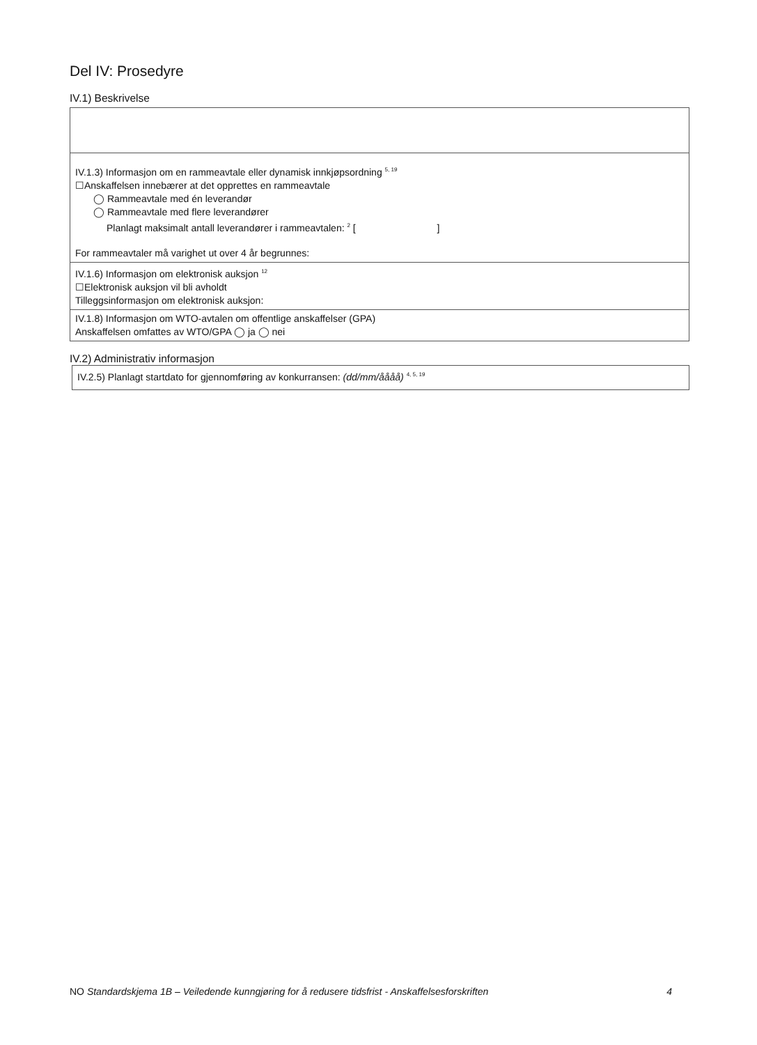Del IV: Prosedyre
IV.1) Beskrivelse
IV.1.3) Informasjon om en rammeavtale eller dynamisk innkjøpsordning <sup>5, 19</sup>
☐Anskaffelsen innebærer at det opprettes en rammeavtale
◯ Rammeavtale med én leverandør
◯ Rammeavtale med flere leverandører
Planlagt maksimalt antall leverandører i rammeavtalen: <sup>2</sup> [ ]
For rammeavtaler må varighet ut over 4 år begrunnes:
IV.1.6) Informasjon om elektronisk auksjon <sup>12</sup>
☐Elektronisk auksjon vil bli avholdt
Tilleggsinformasjon om elektronisk auksjon:
IV.1.8) Informasjon om WTO-avtalen om offentlige anskaffelser (GPA)
Anskaffelsen omfattes av WTO/GPA ◯ ja ◯ nei
IV.2) Administrativ informasjon
IV.2.5) Planlagt startdato for gjennomføring av konkurransen: (dd/mm/åååå) <sup>4, 5, 19</sup>
NO Standardskjema 1B – Veiledende kunngjøring for å redusere tidsfrist - Anskaffelsesforskriften 4